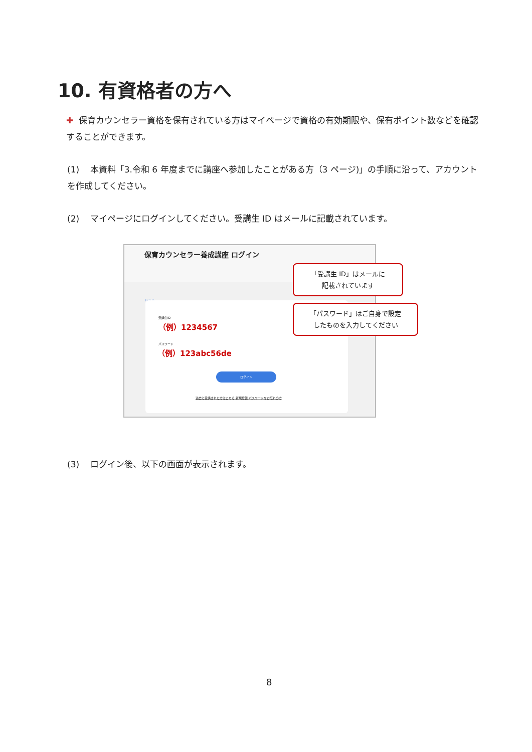10. 有資格者の方へ
✚ 保育カウンセラー資格を保有されている方はマイページで資格の有効期限や、保有ポイント数などを確認することができます。
(1) 本資料「3.令和 6 年度までに講座へ参加したことがある方（3 ページ)」の手順に沿って、アカウントを作成してください。
(2) マイページにログインしてください。受講生 ID はメールに記載されています。
保育カウンセラー養成講座 ログイン
Log in
受講生ID
（例）1234567
パスワード
（例）123abc56de
ログイン
過去に受講された方はこちら 新規登録 パスワードをお忘れの方
「受講生 ID」はメールに
記載されています
「パスワード」はご自身で設定
したものを入力してください
(3) ログイン後、以下の画面が表示されます。
8